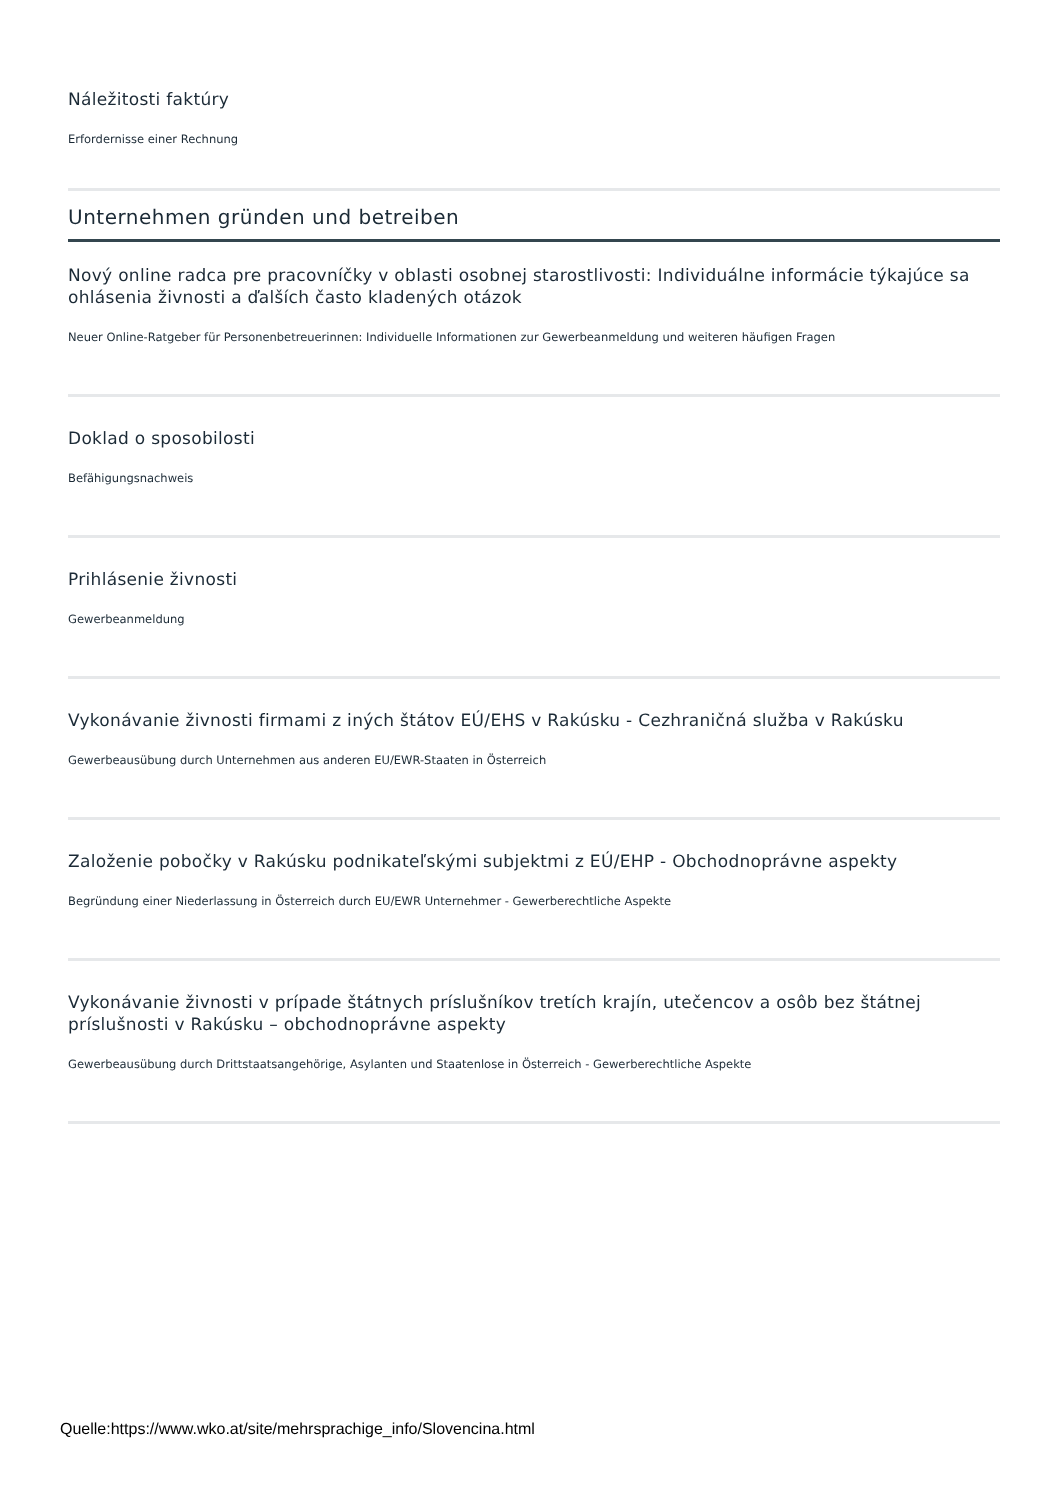Náležitosti faktúry
Erfordernisse einer Rechnung
Unternehmen gründen und betreiben
Nový online radca pre pracovníčky v oblasti osobnej starostlivosti: Individuálne informácie týkajúce sa ohlásenia živnosti a ďalších často kladených otázok
Neuer Online-Ratgeber für Personenbetreuerinnen: Individuelle Informationen zur Gewerbeanmeldung und weiteren häufigen Fragen
Doklad o sposobilosti
Befähigungsnachweis
Prihlásenie živnosti
Gewerbeanmeldung
Vykonávanie živnosti firmami z iných štátov EÚ/EHS v Rakúsku - Cezhraničná služba v Rakúsku
Gewerbeausübung durch Unternehmen aus anderen EU/EWR-Staaten in Österreich
Založenie pobočky v Rakúsku podnikateľskými subjektmi z EÚ/EHP - Obchodnoprávne aspekty
Begründung einer Niederlassung in Österreich durch EU/EWR Unternehmer - Gewerberechtliche Aspekte
Vykonávanie živnosti v prípade štátnych príslušníkov tretích krajín, utečencov a osôb bez štátnej príslušnosti v Rakúsku – obchodnoprávne aspekty
Gewerbeausübung durch Drittstaatsangehörige, Asylanten und Staatenlose in Österreich - Gewerberechtliche Aspekte
Quelle:https://www.wko.at/site/mehrsprachige_info/Slovencina.html